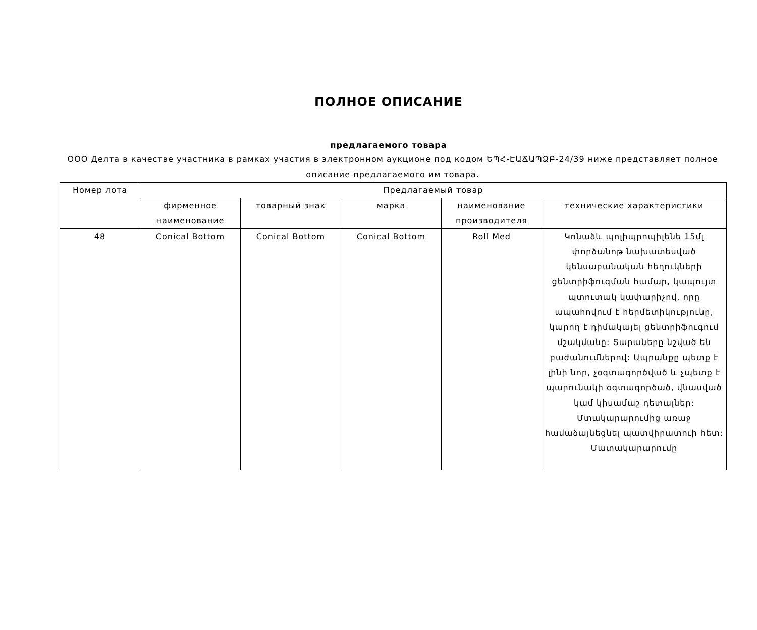ПОЛНОЕ ОПИСАНИЕ
предлагаемого товара
ООО Делта в качестве участника в рамках участия в электронном аукционе под кодом ԵՊՀ-ԷԱՃԱՊՁԲ-24/39 ниже представляет полное описание предлагаемого им товара.
| Номер лота | Предлагаемый товар | | | | |
| --- | --- | --- | --- | --- | --- |
| | фирменное наименование | товарный знак | марка | наименование производителя | технические характеристики |
| 48 | Conical Bottom | Conical Bottom | Conical Bottom | Roll Med | Կոնաձև պոլիպրոպիլենե 15մլ փորձանոթ նախատեսված կենսաբանական հեղուկների ցենտրիֆուգման համար, կապույտ պտուտակ կափարիչով, որը ապահովում է հերմետիկությունը, կարող է դիմակայել ցենտրիֆուգում մշակմանը: Տարաները նշված են բաժանումներով: Ապրանքը պետք է լինի նոր, չօգտագործված և չպետք է պարունակի օգտագործած, վնասված կամ կիսամաշ դետալներ: Մտակարարումից առաջ համաձայնեցնել պատվիրատուի հետ: Մատակարարումը |